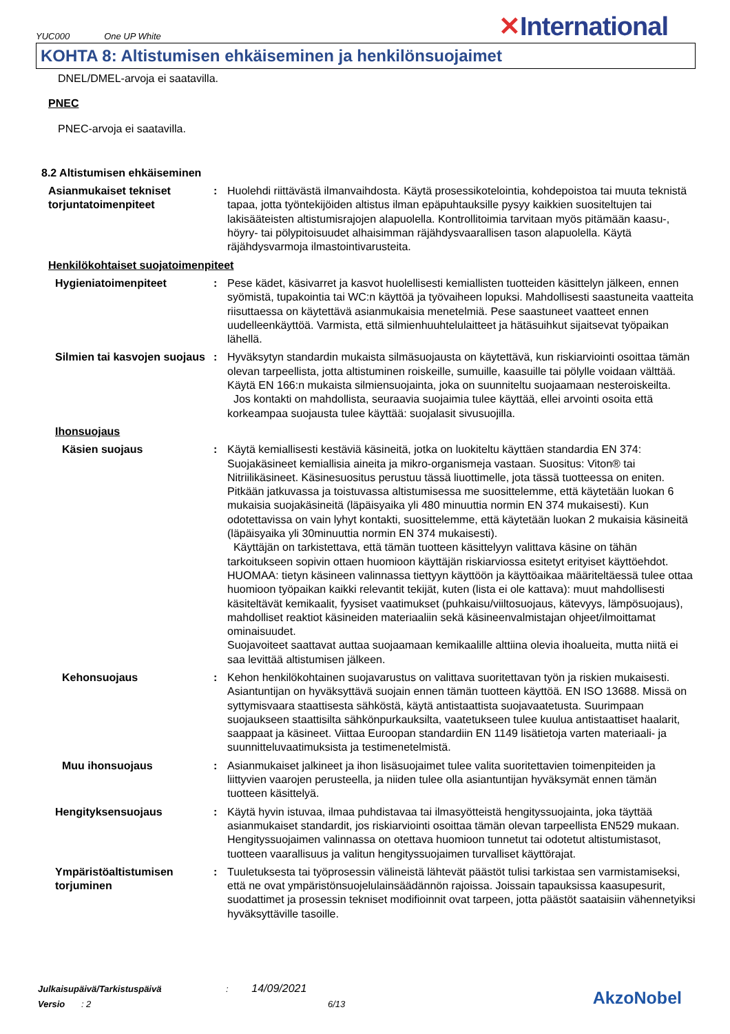YUC000 One UP White
✕International
KOHTA 8: Altistumisen ehkäiseminen ja henkilönsuojaimet
DNEL/DMEL-arvoja ei saatavilla.
PNEC
PNEC-arvoja ei saatavilla.
8.2 Altistumisen ehkäiseminen
Asianmukaiset tekniset torjuntatoimenpiteet
: Huolehdi riittävästä ilmanvaihdosta. Käytä prosessikotelointia, kohdepoistoa tai muuta teknistä tapaa, jotta työntekijöiden altistus ilman epäpuhtauksille pysyy kaikkien suositeltujen tai lakisääteisten altistumisrajojen alapuolella. Kontrollitoimia tarvitaan myös pitämään kaasu-, höyry- tai pölypitoisuudet alhaisimman räjähdysvaarallisen tason alapuolella. Käytä räjähdysvarmoja ilmastointivarusteita.
Henkilökohtaiset suojatoimenpiteet
Hygieniatoimenpiteet : Pese kädet, käsivarret ja kasvot huolellisesti kemiallisten tuotteiden käsittelyn jälkeen, ennen syömistä, tupakointia tai WC:n käyttöä ja työvaiheen lopuksi. Mahdollisesti saastuneita vaatteita riisuttaessa on käytettävä asianmukaisia menetelmiä. Pese saastuneet vaatteet ennen uudelleenkäyttöä. Varmista, että silmienhuuhtelulaitteet ja hätäsuihkut sijaitsevat työpaikan lähellä.
Silmien tai kasvojen suojaus
: Hyväksytyn standardin mukaista silmäsuojausta on käytettävä, kun riskiarviointi osoittaa tämän olevan tarpeellista, jotta altistuminen roiskeille, sumuille, kaasuille tai pölylle voidaan välttää. Käytä EN 166:n mukaista silmiensuojainta, joka on suunniteltu suojaamaan nesteroiskeilta.
Jos kontakti on mahdollista, seuraavia suojaimia tulee käyttää, ellei arvointi osoita että korkeampaa suojausta tulee käyttää: suojalasit sivusuojilla.
Ihonsuojaus
Käsien suojaus : Käytä kemiallisesti kestäviä käsineitä, jotka on luokiteltu käyttäen standardia EN 374: Suojakäsineet kemiallisia aineita ja mikro-organismeja vastaan. Suositus: Viton® tai Nitriilikäsineet. Käsinesuositus perustuu tässä liuottimelle, jota tässä tuotteessa on eniten. Pitkään jatkuvassa ja toistuvassa altistumisessa me suosittelemme, että käytetään luokan 6 mukaisia suojakäsineitä (läpäisyaika yli 480 minuuttia normin EN 374 mukaisesti). Kun odotettavissa on vain lyhyt kontakti, suosittelemme, että käytetään luokan 2 mukaisia käsineitä (läpäisyaika yli 30minuuttia normin EN 374 mukaisesti).
Käyttäjän on tarkistettava, että tämän tuotteen käsittelyyn valittava käsine on tähän tarkoitukseen sopivin ottaen huomioon käyttäjän riskiarviossa esitetyt erityiset käyttöehdot. HUOMAA: tietyn käsineen valinnassa tiettyyn käyttöön ja käyttöaikaa määriteltäessä tulee ottaa huomioon työpaikan kaikki relevantit tekijät, kuten (lista ei ole kattava): muut mahdollisesti käsiteltävät kemikaalit, fyysiset vaatimukset (puhkaisu/viiltosuojaus, kätevyys, lämpösuojaus), mahdolliset reaktiot käsineiden materiaaliin sekä käsineenvalmistajan ohjeet/ilmoittamat ominaisuudet.
Suojavoiteet saattavat auttaa suojaamaan kemikaalille alttiina olevia ihoalueita, mutta niitä ei saa levittää altistumisen jälkeen.
Kehonsuojaus : Kehon henkilökohtainen suojavarustus on valittava suoritettavan työn ja riskien mukaisesti. Asiantuntijan on hyväksyttävä suojain ennen tämän tuotteen käyttöä. EN ISO 13688. Missä on syttymisvaara staattisesta sähköstä, käytä antistaattista suojavaatetusta. Suurimpaan suojaukseen staattisilta sähkönpurkauksilta, vaatetukseen tulee kuulua antistaattiset haalarit, saappaat ja käsineet. Viittaa Euroopan standardiin EN 1149 lisätietoja varten materiaali- ja suunnitteluvaatimuksista ja testimenetelmistä.
Muu ihonsuojaus : Asianmukaiset jalkineet ja ihon lisäsuojaimet tulee valita suoritettavien toimenpiteiden ja liittyvien vaarojen perusteella, ja niiden tulee olla asiantuntijan hyväksymät ennen tämän tuotteen käsittelyä.
Hengityksensuojaus : Käytä hyvin istuvaa, ilmaa puhdistavaa tai ilmasyötteistä hengityssuojainta, joka täyttää asianmukaiset standardit, jos riskiarviointi osoittaa tämän olevan tarpeellista EN529 mukaan. Hengityssuojaimen valinnassa on otettava huomioon tunnetut tai odotetut altistumistasot, tuotteen vaarallisuus ja valitun hengityssuojaimen turvalliset käyttörajat.
Ympäristöaltistumisen torjuminen
: Tuuletuksesta tai työprosessin välineistä lähtevät päästöt tulisi tarkistaa sen varmistamiseksi, että ne ovat ympäristönsuojelulainsäädännön rajoissa. Joissain tapauksissa kaasupesurit, suodattimet ja prosessin tekniset modifioinnit ovat tarpeen, jotta päästöt saataisiin vähennetyiksi hyväksyttäville tasoille.
Julkaisupäivä/Tarkistuspäivä : 14/09/2021
Versio : 2 6/13
AkzoNobel